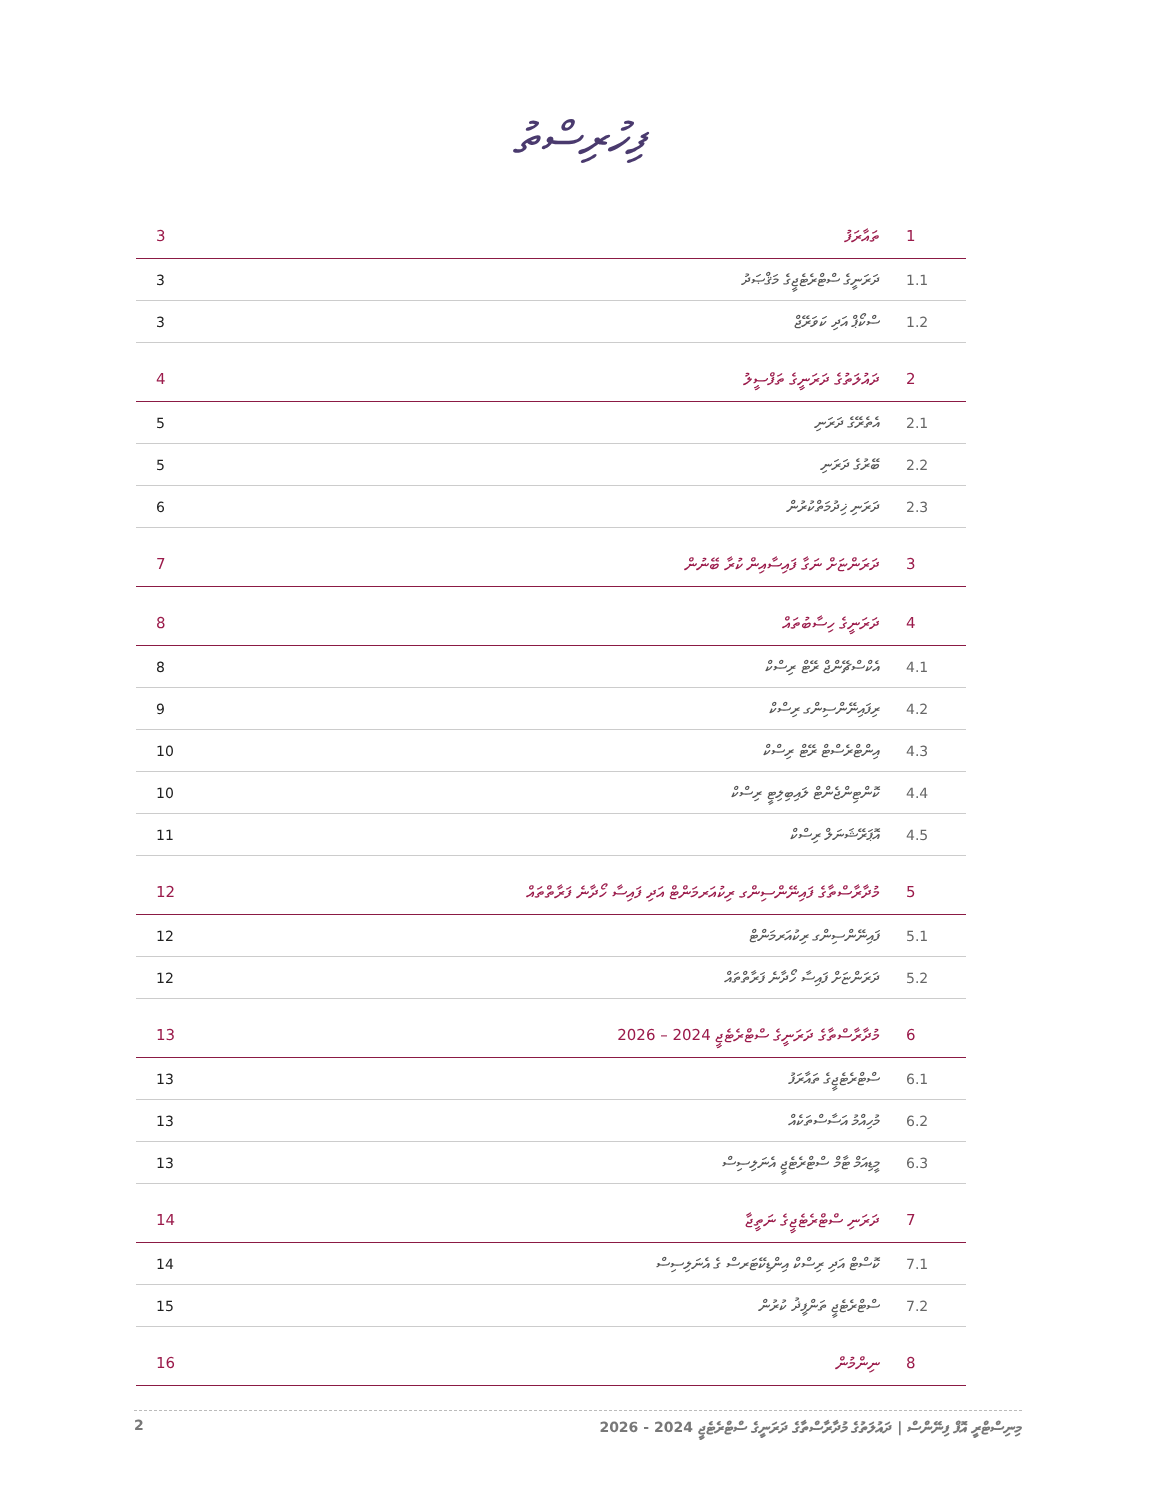ފިހުރިސްތު
| 3 | ތައާރަފު | 1 |
| 3 | ދަރަނީގެ ސްޓްރެޓެޖީގެ މަޤްޞަދު | 1.1 |
| 3 | ސްކޯޕް އަދި ކަވަރޭޖް | 1.2 |
| 4 | ދައުލަތުގެ ދަރަނީގެ ތަފްސީލު | 2 |
| 5 | އެތެރޭގެ ދަރަނި | 2.1 |
| 5 | ބޭރުގެ ދަރަނި | 2.2 |
| 6 | ދަރަނި ޚިދުމަތްކުރުން | 2.3 |
| 7 | ދަރަންޏަށް ނަގާ ފައިސާއިން ކުރާ ބޭނުން | 3 |
| 8 | ދަރަނީގެ ހިސާބުތައް | 4 |
| 8 | އެކްސްޗޭންޖް ރޭޓް ރިސްކް | 4.1 |
| 9 | ރިފައިނޭންސިންގ ރިސްކް | 4.2 |
| 10 | އިންޓްރެސްޓް ރޭޓް ރިސްކް | 4.3 |
| 10 | ކޮންޓިންޖެންޓް ލައިބިލިޓީ ރިސްކް | 4.4 |
| 11 | އޮޕަރޭޝަނަލް ރިސްކް | 4.5 |
| 12 | މުދާރާސްތާގެ ފައިނޭންސިންގ ރިކުއަރމަންޓް އަދި ފައިސާ ހޯދާނެ ފަރާތްތައް | 5 |
| 12 | ފައިނޭންސިންގ ރިކުއަރމަންޓް | 5.1 |
| 12 | ދަރަންޏަށް ފައިސާ ހޯދާނެ ފަރާތްތައް | 5.2 |
| 13 | މުދާރާސްތާގެ ދަރަނީގެ ސްޓްރެޓެޖީ 2024 – 2026 | 6 |
| 13 | ސްޓްރެޓެޖީގެ ތައާރަފު | 6.1 |
| 13 | މުހިއްމު އަސާސްތަކެއް | 6.2 |
| 13 | މީޑިއަމް ޓާމް ސްޓްރެޓެޖީ އެނަލިސިސް | 6.3 |
| 14 | ދަރަނި ސްޓްރެޓެޖީގެ ނަތީޖާ | 7 |
| 14 | ކޮސްޓް އަދި ރިސްކް އިންޑިކޭޓަރސް ގެ އެނަލިސިސް | 7.1 |
| 15 | ސްޓްރެޓެޖީ ތަންފީޛު ކުރުން | 7.2 |
| 16 | ނިންމުން | 8 |
2 މިނިސްޓްރީ އޮފް ފިނޭންސް | ދައުލަތުގެ މުދާރާސްތާގެ ދަރަނީގެ ސްޓްރެޓެޖީ 2024 - 2026